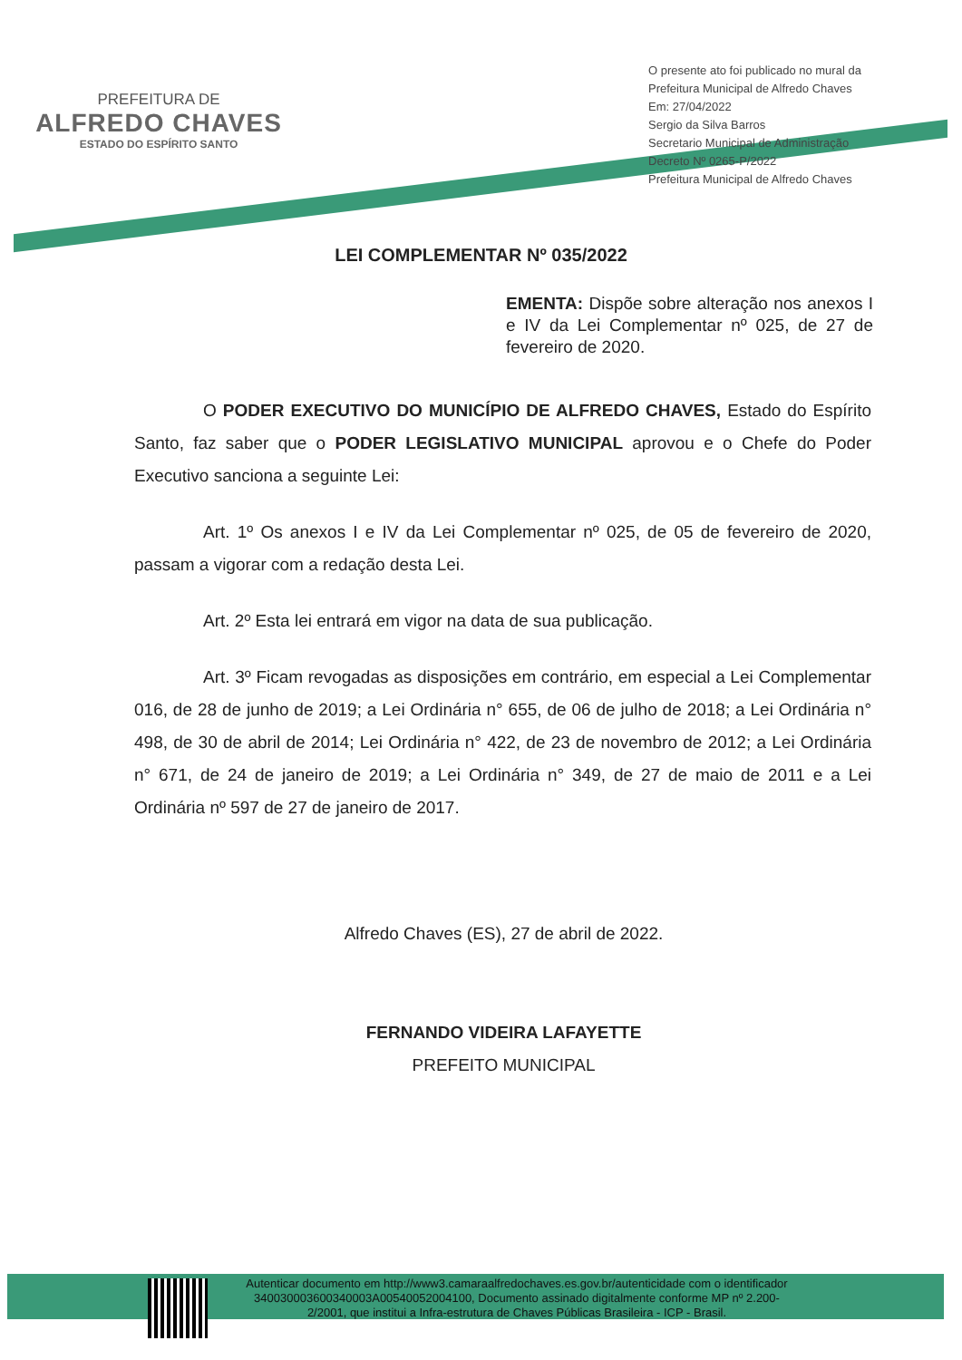PREFEITURA DE
ALFREDO CHAVES
ESTADO DO ESPÍRITO SANTO
O presente ato foi publicado no mural da Prefeitura Municipal de Alfredo Chaves
Em: 27/04/2022
Sergio da Silva Barros
Secretario Municipal de Administração
Decreto Nº 0265-P/2022
Prefeitura Municipal de Alfredo Chaves
LEI COMPLEMENTAR Nº 035/2022
EMENTA: Dispõe sobre alteração nos anexos I e IV da Lei Complementar nº 025, de 27 de fevereiro de 2020.
O PODER EXECUTIVO DO MUNICÍPIO DE ALFREDO CHAVES, Estado do Espírito Santo, faz saber que o PODER LEGISLATIVO MUNICIPAL aprovou e o Chefe do Poder Executivo sanciona a seguinte Lei:
Art. 1º Os anexos I e IV da Lei Complementar nº 025, de 05 de fevereiro de 2020, passam a vigorar com a redação desta Lei.
Art. 2º Esta lei entrará em vigor na data de sua publicação.
Art. 3º Ficam revogadas as disposições em contrário, em especial a Lei Complementar 016, de 28 de junho de 2019; a Lei Ordinária n° 655, de 06 de julho de 2018; a Lei Ordinária n° 498, de 30 de abril de 2014; Lei Ordinária n° 422, de 23 de novembro de 2012; a Lei Ordinária n° 671, de 24 de janeiro de 2019; a Lei Ordinária n° 349, de 27 de maio de 2011 e a Lei Ordinária nº 597 de 27 de janeiro de 2017.
Alfredo Chaves (ES), 27 de abril de 2022.
FERNANDO VIDEIRA LAFAYETTE
PREFEITO MUNICIPAL
Autenticar documento em http://www3.camaraalfredochaves.es.gov.br/autenticidade com o identificador 340030003600340003A00540052004100, Documento assinado digitalmente conforme MP nº 2.200-2/2001, que institui a Infra-estrutura de Chaves Públicas Brasileira - ICP - Brasil.